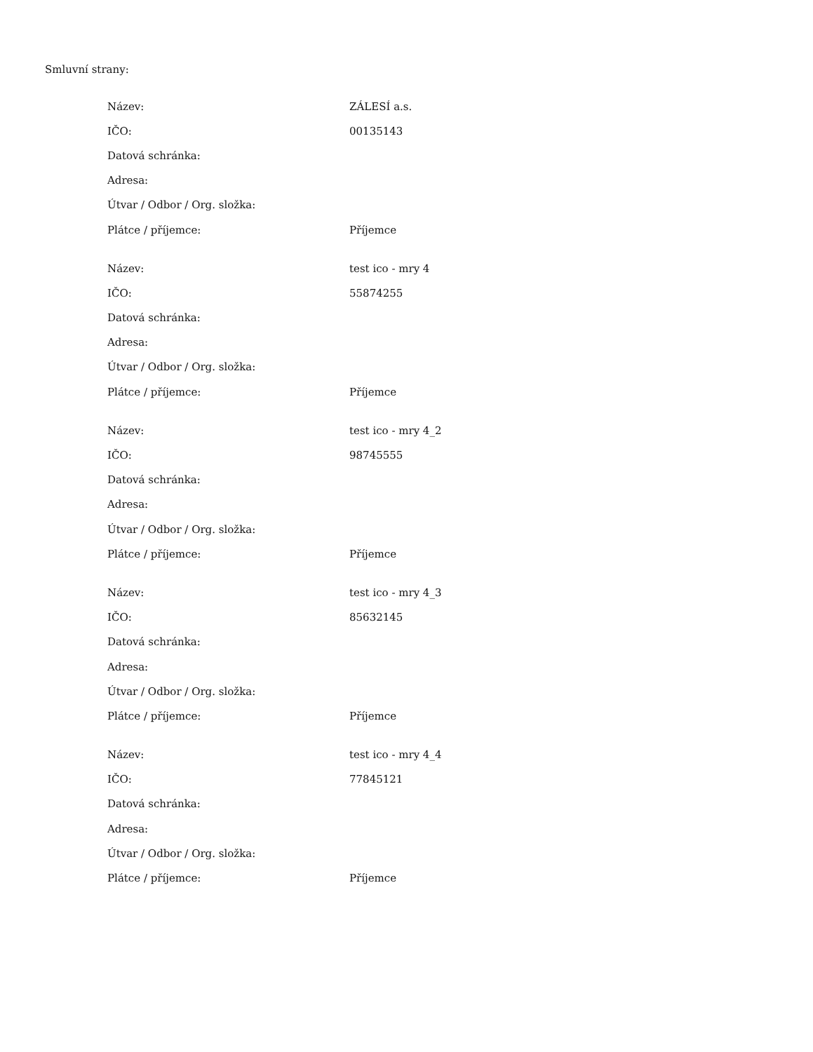Smluvní strany:
| Název: | ZÁLESÍ a.s. |
| IČO: | 00135143 |
| Datová schránka: | |
| Adresa: | |
| Útvar / Odbor / Org. složka: | |
| Plátce / příjemce: | Příjemce |
| Název: | test ico - mry 4 |
| IČO: | 55874255 |
| Datová schránka: | |
| Adresa: | |
| Útvar / Odbor / Org. složka: | |
| Plátce / příjemce: | Příjemce |
| Název: | test ico - mry 4_2 |
| IČO: | 98745555 |
| Datová schránka: | |
| Adresa: | |
| Útvar / Odbor / Org. složka: | |
| Plátce / příjemce: | Příjemce |
| Název: | test ico - mry 4_3 |
| IČO: | 85632145 |
| Datová schránka: | |
| Adresa: | |
| Útvar / Odbor / Org. složka: | |
| Plátce / příjemce: | Příjemce |
| Název: | test ico - mry 4_4 |
| IČO: | 77845121 |
| Datová schránka: | |
| Adresa: | |
| Útvar / Odbor / Org. složka: | |
| Plátce / příjemce: | Příjemce |